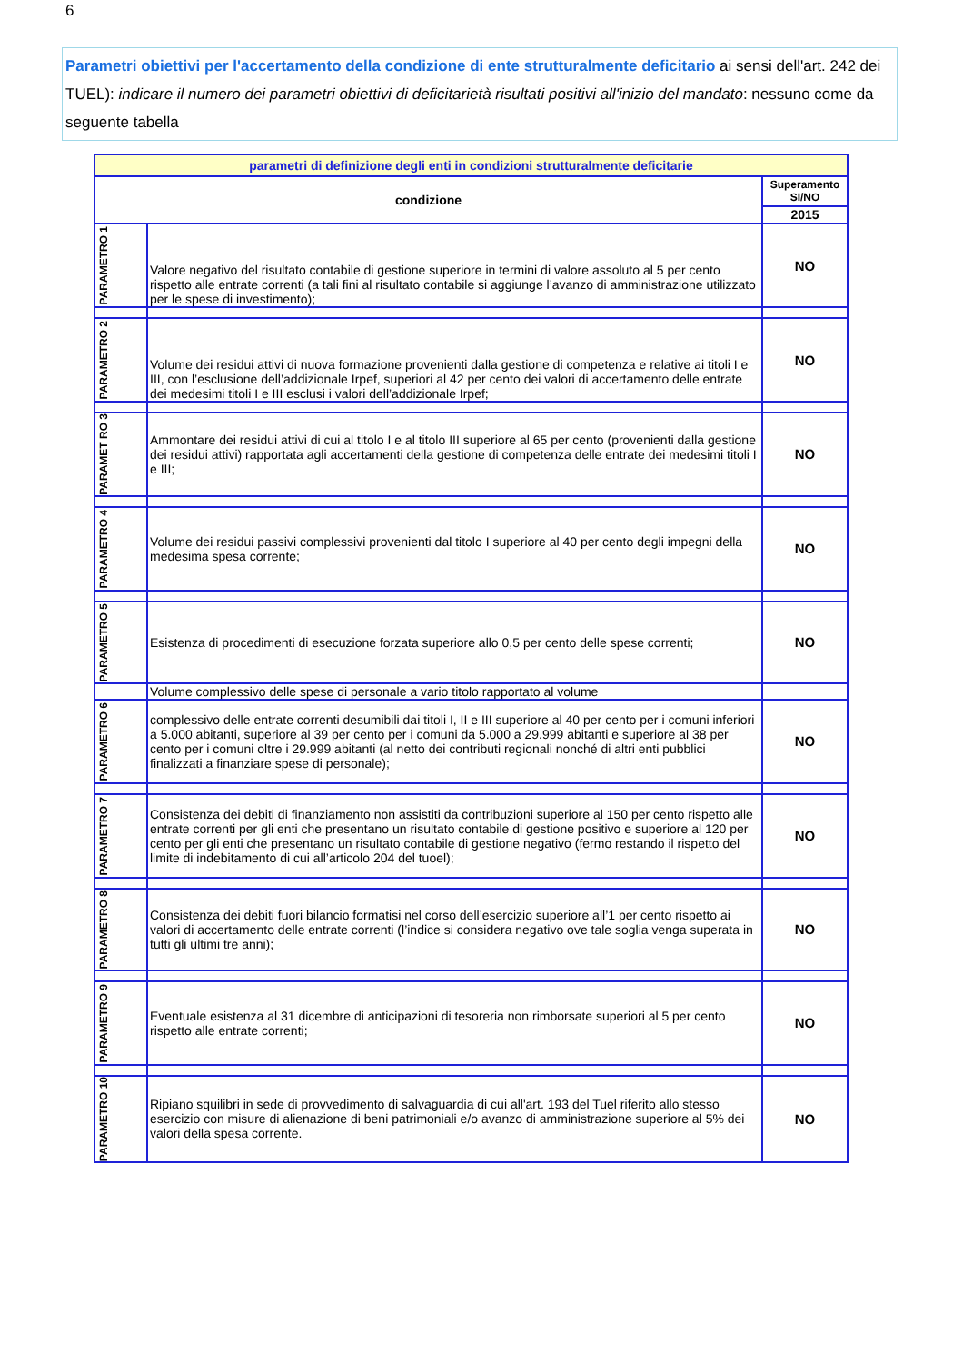6
Parametri obiettivi per l'accertamento della condizione di ente strutturalmente deficitario ai sensi dell'art. 242 dei TUEL): indicare il numero dei parametri obiettivi di deficitarietà risultati positivi all'inizio del mandato: nessuno come da seguente tabella
| parametri di definizione degli enti in condizioni strutturalmente deficitarie | | |
| condizione | | Superamento SI/NO |
| | | 2015 |
| PARAMETRO 1 | Valore negativo del risultato contabile di gestione superiore in termini di valore assoluto al 5 per cento rispetto alle entrate correnti (a tali fini al risultato contabile si aggiunge l’avanzo di amministrazione utilizzato per le spese di investimento); | NO |
| PARAMETRO 2 | Volume dei residui attivi di nuova formazione provenienti dalla gestione di competenza e relative ai titoli I e III, con l’esclusione dell’addizionale Irpef, superiori al 42 per cento dei valori di accertamento delle entrate dei medesimi titoli I e III esclusi i valori dell’addizionale Irpef; | NO |
| PARAMET RO 3 | Ammontare dei residui attivi di cui al titolo I e al titolo III superiore al 65 per cento (provenienti dalla gestione dei residui attivi) rapportata agli accertamenti della gestione di competenza delle entrate dei medesimi titoli I e III; | NO |
| PARAMETRO 4 | Volume dei residui passivi complessivi provenienti dal titolo I superiore al 40 per cento degli impegni della medesima spesa corrente; | NO |
| PARAMETRO 5 | Esistenza di procedimenti di esecuzione forzata superiore allo 0,5 per cento delle spese correnti; | NO |
| | Volume complessivo delle spese di personale a vario titolo rapportato al volume | |
| PARAMETRO 6 | complessivo delle entrate correnti desumibili dai titoli I, II e III superiore al 40 per cento per i comuni inferiori a 5.000 abitanti, superiore al 39 per cento per i comuni da 5.000 a 29.999 abitanti e superiore al 38 per cento per i comuni oltre i 29.999 abitanti (al netto dei contributi regionali nonché di altri enti pubblici finalizzati a finanziare spese di personale); | NO |
| PARAMETRO 7 | Consistenza dei debiti di finanziamento non assistiti da contribuzioni superiore al 150 per cento rispetto alle entrate correnti per gli enti che presentano un risultato contabile di gestione positivo e superiore al 120 per cento per gli enti che presentano un risultato contabile di gestione negativo (fermo restando il rispetto del limite di indebitamento di cui all’articolo 204 del tuoel); | NO |
| PARAMETRO 8 | Consistenza dei debiti fuori bilancio formatisi nel corso dell’esercizio superiore all’1 per cento rispetto ai valori di accertamento delle entrate correnti (l’indice si considera negativo ove tale soglia venga superata in tutti gli ultimi tre anni); | NO |
| PARAMETRO 9 | Eventuale esistenza al 31 dicembre di anticipazioni di tesoreria non rimborsate superiori al 5 per cento rispetto alle entrate correnti; | NO |
| PARAMETRO 10 | Ripiano squilibri in sede di provvedimento di salvaguardia di cui all'art. 193 del Tuel riferito allo stesso esercizio con misure di alienazione di beni patrimoniali e/o avanzo di amministrazione superiore al 5% dei valori della spesa corrente. | NO |